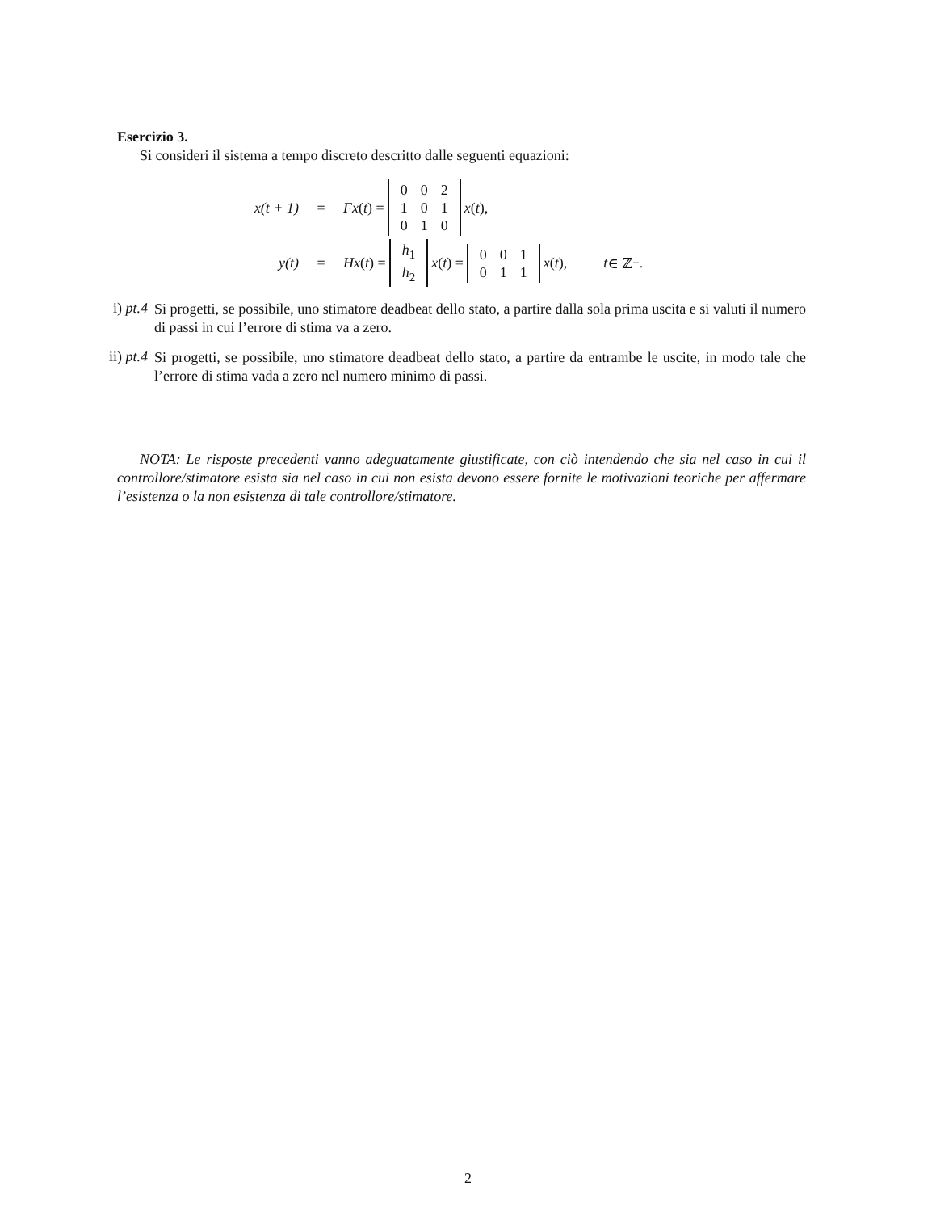Esercizio 3.
Si consideri il sistema a tempo discreto descritto dalle seguenti equazioni:
x(t + 1) = Fx (t) =
| 0 | 0 | 2 |
| 1 | 0 | 1 |
| 0 | 1 | 0 |
x (t),
y(t) = Hx (t) =
| h<sub>1</sub> |
| h<sub>2</sub> |
x (t) =
| 0 | 0 | 1 |
| 0 | 1 | 1 |
x (t), t ∈ ℤ<sub>+</sub>.
i) pt.4
Si progetti, se possibile, uno stimatore deadbeat dello stato, a partire dalla sola prima uscita e si valuti il numero di passi in cui l’errore di stima va a zero.
ii) pt.4
Si progetti, se possibile, uno stimatore deadbeat dello stato, a partire da entrambe le uscite, in modo tale che l’errore di stima vada a zero nel numero minimo di passi.
NOTA: Le risposte precedenti vanno adeguatamente giustificate, con ciò intendendo che sia nel caso in cui il controllore/stimatore esista sia nel caso in cui non esista devono essere fornite le motivazioni teoriche per affermare l’esistenza o la non esistenza di tale controllore/stimatore.
2